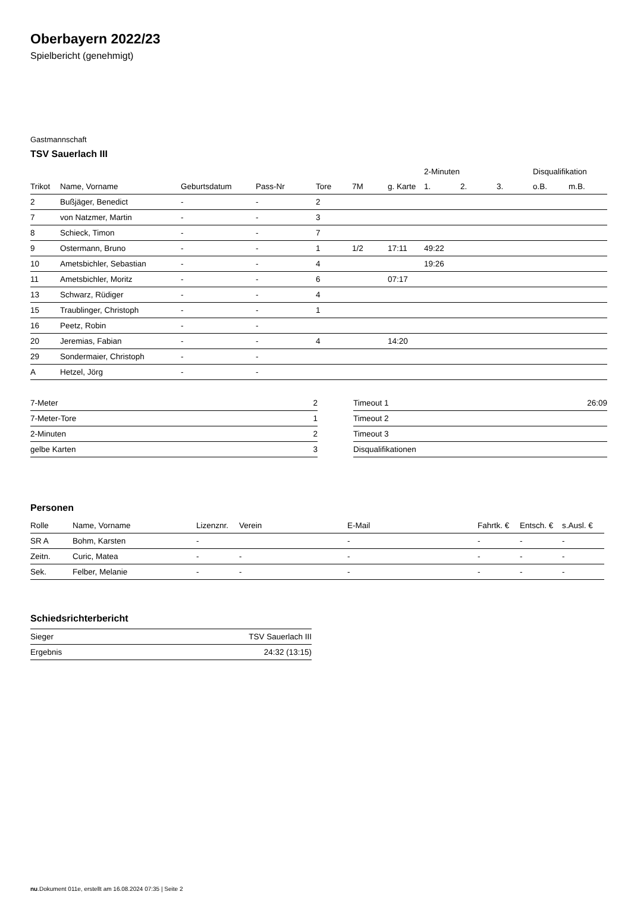Oberbayern 2022/23
Spielbericht (genehmigt)
Gastmannschaft
TSV Sauerlach III
| | | | | | | | 2-Minuten | | | Disqualifikation | |
| --- | --- | --- | --- | --- | --- | --- | --- | --- | --- | --- | --- |
| Trikot | Name, Vorname | Geburtsdatum | Pass-Nr | Tore | 7M | g. Karte | 1. | 2. | 3. | o.B. | m.B. |
| 2 | Bußjäger, Benedict | - | - | 2 | | | | | | | |
| 7 | von Natzmer, Martin | - | - | 3 | | | | | | | |
| 8 | Schieck, Timon | - | - | 7 | | | | | | | |
| 9 | Ostermann, Bruno | - | - | 1 | 1/2 | 17:11 | 49:22 | | | | |
| 10 | Ametsbichler, Sebastian | - | - | 4 | | | 19:26 | | | | |
| 11 | Ametsbichler, Moritz | - | - | 6 | | 07:17 | | | | | |
| 13 | Schwarz, Rüdiger | - | - | 4 | | | | | | | |
| 15 | Traublinger, Christoph | - | - | 1 | | | | | | | |
| 16 | Peetz, Robin | - | - | | | | | | | | |
| 20 | Jeremias, Fabian | - | - | 4 | | 14:20 | | | | | |
| 29 | Sondermaier, Christoph | - | - | | | | | | | | |
| A | Hetzel, Jörg | - | - | | | | | | | | |
| 7-Meter | 2 |
| 7-Meter-Tore | 1 |
| 2-Minuten | 2 |
| gelbe Karten | 3 |
| Timeout 1 | 26:09 |
| Timeout 2 | |
| Timeout 3 | |
| Disqualifikationen | |
Personen
| Rolle | Name, Vorname | Lizenznr. | Verein | E-Mail | Fahrtk. € | Entsch. € | s.Ausl. € |
| --- | --- | --- | --- | --- | --- | --- | --- |
| SR A | Bohm, Karsten | - | | - | - | - | - |
| Zeitn. | Curic, Matea | - | - | - | - | - | - |
| Sek. | Felber, Melanie | - | - | - | - | - | - |
Schiedsrichterbericht
| Sieger | TSV Sauerlach III |
| Ergebnis | 24:32 (13:15) |
nu.Dokument 011e, erstellt am 16.08.2024 07:35 | Seite 2